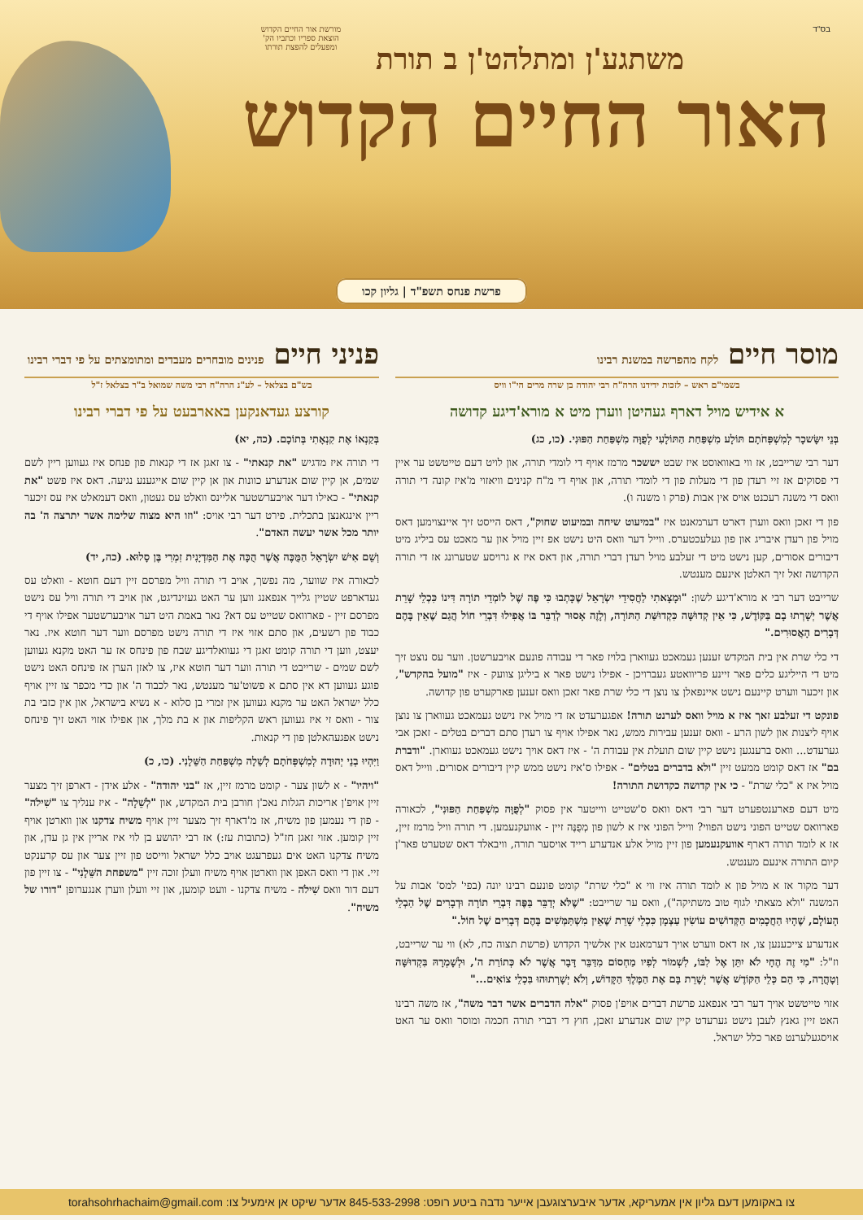בס"ד
מורשת אור החיים הקדוש
הוצאת ספריו וכתביו הק'
ומפעלים להפצת תורתו
משתגע'ן ומתלהט'ן ב תורת
האור החיים הקדוש
פרשת פנחס תשפ"ד | גליון קכו
מוסר חיים לקח מהפרשה במשנת רבינו
בשמי"ם ראש – לזכות ידידנו הרה"ח רבי יהודה בן שרה מרים הי"ו וויס
א אידיש מויל דארף געהיטן ווערן מיט א מורא'דיגע קדושה
בְּנֵי יִשָּׂשכָר לְמִשְׁפְּחֹתָם תּוֹלָע מִשְׁפַּחַת הַתּוֹלָעִי לְפֻוָּה מִשְׁפַּחַת הַפּוּנִי. (כו, כג)
דער רבי שרייבט, אז ווי באוואוסט איז שבט יששכר מרמז אויף די לומדי תורה, און לויט דעם טייטשט ער איין די פסוקים אז זיי רעדן פון די מעלות פון די לומדי תורה, און אויף די מ"ח קנינים וויאזוי מ'איז קונה די תורה וואס די משנה רעכנט אויס אין אבות (פרק ו משנה ו).
פון די זאכן וואס ווערן דארט דערמאנט איז "במיעוט שיחה ובמיעוט שחוק", דאס הייסט זיך איינצוימען דאס מויל פון רעדן איבריג און פון געלעכטערס. ווייל דער וואס היט נישט אפ זיין מויל און ער מאכט עס ביליג מיט דיבורים אסורים, קען נישט מיט די זעלבע מויל רעדן דברי תורה, און דאס איז א גרויסע שטערונג אז די תורה הקדושה זאל זיך האלטן אינעם מענטש.
שרייבט דער רבי א מורא'דיגע לשון: "וּמָצָאתִי לַחֲסִידֵי יִשְׂרָאֵל שֶׁכָּתְבוּ כִּי פֶּה שֶׁל לוֹמְדֵי תוֹרָה דִּינוֹ כִּכְלֵי שָׁרֵת אֲשֶׁר יְשָׁרְתוּ בָם בַּקּוֹדֶשׁ, כִּי אֵין קְדוּשָּׁה כִּקְדוּשַּׁת הַתּוֹרָה, וְלָזֶה אָסוּר לְדַבֵּר בּוֹ אֲפִילוּ דִּבְרֵי חוֹל הֲגַם שֶׁאֵין בָּהֶם דְּבָרִים הָאֲסוּרִים."
די כלי שרת אין בית המקדש זענען געמאכט געווארן בלויז פאר די עבודה פונעם אויבערשטן. ווער עס נוצט זיך מיט די הייליגע כלים פאר זיינע פריוואטע געברויכן - אפילו נישט פאר א ביליגן צוועק - איז "מועל בהקדש", און זיכער ווערט קיינעם נישט איינפאלן צו נוצן די כלי שרת פאר זאכן וואס זענען פארקערט פון קדושה.
פונקט די זעלבע זאך איז א מויל וואס לערנט תורה! אפגערעדט אז די מויל איז נישט געמאכט געווארן צו נוצן אויף ליצנות און לשון הרע - וואס זענען עבירות ממש, נאר אפילו אויף צו רעדן סתם דברים בטלים - זאכן אבי גערעדט... וואס ברענגען נישט קיין שום תועלת אין עבודת ה' - איז דאס אויך נישט געמאכט געווארן. "ודברת בם" אז דאס קומט ממעט זיין "ולא בדברים בטלים" - אפילו ס'איז נישט ממש קיין דיבורים אסורים. ווייל דאס מויל איז א "כלי שרת" - כי אין קדושה כקדושת התורה!
מיט דעם פארענטפערט דער רבי דאס וואס ס'שטייט ווייטער אין פסוק "לְפֻוָּה מִשְׁפַּחַת הַפּוּנִי", לכאורה פארוואס שטייט הפוני נישט הפווי? ווייל הפוני איז א לשון פון מְפֻנֶּה זיין - אוועקנעמען. די תורה וויל מרמז זיין, אז א לומד תורה דארף אוועקנעמען פון זיין מויל אלע אנדערע רייד אויסער תורה, וויבאלד דאס שטערט פאר'ן קיום התורה אינעם מענטש.
דער מקור אז א מויל פון א לומד תורה איז ווי א "כלי שרת" קומט פונעם רבינו יונה (בפי' למס' אבות על המשנה "ולא מצאתי לגוף טוב משתיקה"), וואס ער שרייבט: "שֶׁלֹּא יְדַבֵּר בַּפֶּה דִּבְרֵי תוֹרָה וּדְבָרִים שֶׁל הַבְלֵי הָעוֹלָם, שֶׁהָיוּ הַחֲכָמִים הַקְּדוֹשִׁים עוֹשִׂין עַצְמָן כִּכְלֵי שָׁרֵת שֶׁאֵין מִשְׁתַּמְּשִׁים בָּהֶם דְּבָרִים שֶׁל חוֹל."
אנדערע צייכענען צו, אז דאס ווערט אויך דערמאנט אין אלשיך הקדוש (פרשת תצוה כח, לא) ווי ער שרייבט, וז"ל: "מִי זֶה הֶחָי לֹא יִתֵּן אֶל לִבּוֹ, לִשְׁמוֹר לְפִיו מַחְסוֹם מִדַּבֵּר דָּבָר אֲשֶׁר לֹא כְּתוֹרַת ה', וּלְשָׁמְרָהּ בִּקְדוּשָּׁה וְטָהֳרָה, כִּי הֵם כְּלֵי הַקּוֹדֶשׁ אֲשֶׁר יְשָׁרֵת בָּם אֶת הַמֶּלֶךְ הַקָּדוֹשׁ, וְלֹא יְשָׁרְתוּהוּ בִּכְלֵי צוֹאִים..."
אזוי טייטשט אויך דער רבי אנפאנג פרשת דברים אויפ'ן פסוק "אלה הדברים אשר דבר משה", אז משה רבינו האט זיין גאנץ לעבן נישט גערעדט קיין שום אנדערע זאכן, חוץ די דברי תורה חכמה ומוסר וואס ער האט אויסגעלערנט פאר כלל ישראל.
פניני חיים פנינים מובחרים מעבדים ומתומצתים על פי דברי רבינו
בש"ם בצלאל – לע"נ הרה"ח רבי משה שמואל ב"ר בצלאל ז"ל
קורצע געדאנקען באארבעט על פי דברי רבינו
בְּקַנְאוֹ אֶת קִנְאָתִי בְּתוֹכָם. (כה, יא)
די תורה איז מדגיש "את קנאתי" - צו זאגן אז די קנאות פון פנחס איז געווען ריין לשם שמים, אן קיין שום אנדערע כוונות און אן קיין שום אייגענע נגיעה. דאס איז פשט "את קנאתי" - כאילו דער אויבערשטער אליינס וואלט עס געטון, וואס דעמאלט איז עס זיכער ריין אינגאנצן בתכלית. פירט דער רבי אויס: "וזו היא מצוה שלימה אשר יתרצה ה' בה יותר מכל אשר יעשה האדם".
וְשֵׁם אִישׁ יִשְׂרָאֵל הַמֻּכֶּה אֲשֶׁר הֻכָּה אֶת הַמִּדְיָנִית זִמְרִי בֶּן סָלוּא. (כה, יד)
לכאורה איז שווער, מה נפשך, אויב די תורה וויל מפרסם זיין דעם חוטא - וואלט עס געדארפט שטיין גלייך אנפאנג ווען ער האט געזינדיגט, און אויב די תורה וויל עס נישט מפרסם זיין - פארוואס שטייט עס דא? נאר באמת היט דער אויבערשטער אפילו אויף די כבוד פון רשעים, און סתם אזוי איז די תורה נישט מפרסם ווער דער חוטא איז. נאר יעצט, ווען די תורה קומט זאגן די געוואלדיגע שבח פון פינחס אז ער האט מקנא געווען לשם שמים - שרייבט די תורה ווער דער חוטא איז, צו לאזן הערן אז פינחס האט נישט פוגע געווען דא אין סתם א פשוט'ער מענטש, נאר לכבוד ה' און כדי מכפר צו זיין אויף כלל ישראל האט ער מקנא געווען אין זמרי בן סלוא - א נשיא בישראל, און אין כזבי בת צור - וואס זי איז געווען ראש הקליפות און א בת מלך, און אפילו אזוי האט זיך פינחס נישט אפגעהאלטן פון די קנאות.
וַיִּהְיוּ בְנֵי יְהוּדָה לְמִשְׁפְּחֹתָם לְשֵׁלָה מִשְׁפַּחַת הַשֵּׁלָנִי. (כו, כ)
"ויהיו" - א לשון צער - קומט מרמז זיין, אז "בני יהודה" - אלע אידן - דארפן זיך מצער זיין אויפ'ן אריכות הגלות נאכ'ן חורבן בית המקדש, און "לְשֵׁלָה" - איז ענליך צו "שִׁילֹה" - פון די נעמען פון משיח, אז מ'דארף זיך מצער זיין אויף משיח צדקנו און ווארטן אויף זיין קומען. אזוי זאגן חז"ל (כתובות עז:) אז רבי יהושע בן לוי איז אריין אין גן עדן, און משיח צדקנו האט אים געפרעגט אויב כלל ישראל ווייסט פון זיין צער און עס קרענקט זיי. און די וואס האפן און ווארטן אויף משיח וועלן זוכה זיין "משפחת השֵּׁלָנִי" - צו זיין פון דעם דור וואס שִׁילֹה - משיח צדקנו - וועט קומען, און זיי וועלן ווערן אנגערופן "דורו של משיח".
צו באקומען דעם גליון אין אמעריקא, אדער איבערצוגעבן אייער נדבה ביטע רופט: 845-533-2998 אדער שיקט אן אימעיל צו: torahsohrhachaim@gmail.com